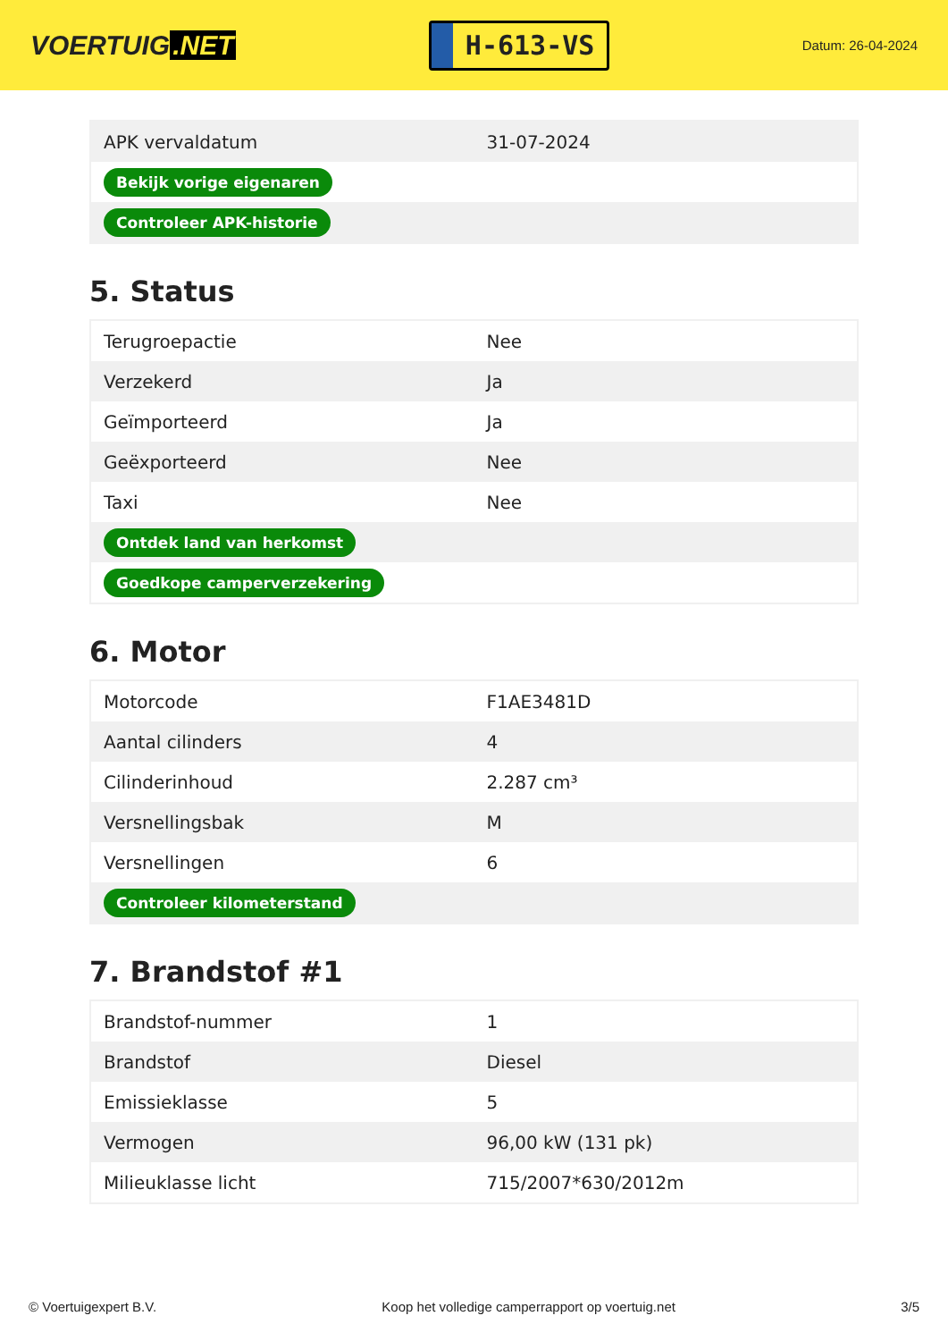VOERTUIG.NET
H-613-VS
Datum: 26-04-2024
| APK vervaldatum | 31-07-2024 |
| Bekijk vorige eigenaren | |
| Controleer APK-historie | |
5. Status
| Terugroepactie | Nee |
| Verzekerd | Ja |
| Geïmporteerd | Ja |
| Geëxporteerd | Nee |
| Taxi | Nee |
| Ontdek land van herkomst | |
| Goedkope camperverzekering | |
6. Motor
| Motorcode | F1AE3481D |
| Aantal cilinders | 4 |
| Cilinderinhoud | 2.287 cm³ |
| Versnellingsbak | M |
| Versnellingen | 6 |
| Controleer kilometerstand | |
7. Brandstof #1
| Brandstof-nummer | 1 |
| Brandstof | Diesel |
| Emissieklasse | 5 |
| Vermogen | 96,00 kW (131 pk) |
| Milieuklasse licht | 715/2007*630/2012m |
© Voertuigexpert B.V. Koop het volledige camperrapport op voertuig.net 3/5